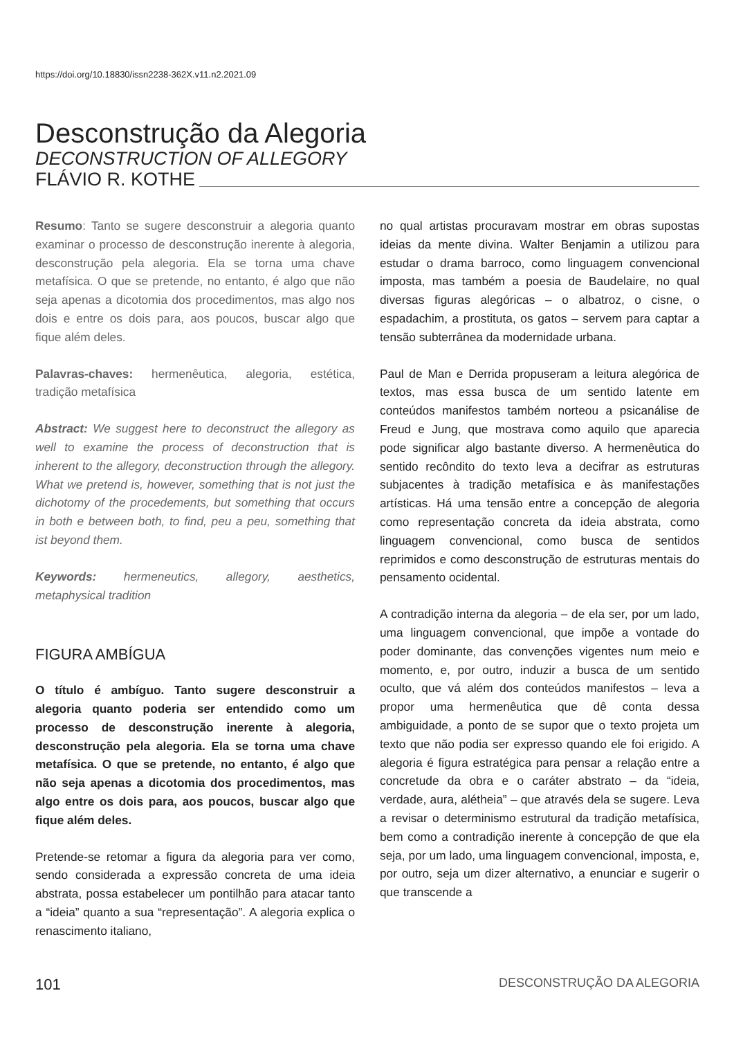https://doi.org/10.18830/issn2238-362X.v11.n2.2021.09
Desconstrução da Alegoria
DECONSTRUCTION OF ALLEGORY
FLÁVIO R. KOTHE
Resumo: Tanto se sugere desconstruir a alegoria quanto examinar o processo de desconstrução inerente à alegoria, desconstrução pela alegoria. Ela se torna uma chave metafísica. O que se pretende, no entanto, é algo que não seja apenas a dicotomia dos procedimentos, mas algo nos dois e entre os dois para, aos poucos, buscar algo que fique além deles.
Palavras-chaves: hermenêutica, alegoria, estética, tradição metafísica
Abstract: We suggest here to deconstruct the allegory as well to examine the process of deconstruction that is inherent to the allegory, deconstruction through the allegory. What we pretend is, however, something that is not just the dichotomy of the procedements, but something that occurs in both e between both, to find, peu a peu, something that ist beyond them.
Keywords: hermeneutics, allegory, aesthetics, metaphysical tradition
FIGURA AMBÍGUA
O título é ambíguo. Tanto sugere desconstruir a alegoria quanto poderia ser entendido como um processo de desconstrução inerente à alegoria, desconstrução pela alegoria. Ela se torna uma chave metafísica. O que se pretende, no entanto, é algo que não seja apenas a dicotomia dos procedimentos, mas algo entre os dois para, aos poucos, buscar algo que fique além deles.
Pretende-se retomar a figura da alegoria para ver como, sendo considerada a expressão concreta de uma ideia abstrata, possa estabelecer um pontilhão para atacar tanto a “ideia” quanto a sua “representação”. A alegoria explica o renascimento italiano,
no qual artistas procuravam mostrar em obras supostas ideias da mente divina. Walter Benjamin a utilizou para estudar o drama barroco, como linguagem convencional imposta, mas também a poesia de Baudelaire, no qual diversas figuras alegóricas – o albatroz, o cisne, o espadachim, a prostituta, os gatos – servem para captar a tensão subterrânea da modernidade urbana.
Paul de Man e Derrida propuseram a leitura alegórica de textos, mas essa busca de um sentido latente em conteúdos manifestos também norteou a psicanálise de Freud e Jung, que mostrava como aquilo que aparecia pode significar algo bastante diverso. A hermenêutica do sentido recôndito do texto leva a decifrar as estruturas subjacentes à tradição metafísica e às manifestações artísticas. Há uma tensão entre a concepção de alegoria como representação concreta da ideia abstrata, como linguagem convencional, como busca de sentidos reprimidos e como desconstrução de estruturas mentais do pensamento ocidental.
A contradição interna da alegoria – de ela ser, por um lado, uma linguagem convencional, que impõe a vontade do poder dominante, das convenções vigentes num meio e momento, e, por outro, induzir a busca de um sentido oculto, que vá além dos conteúdos manifestos – leva a propor uma hermenêutica que dê conta dessa ambiguidade, a ponto de se supor que o texto projeta um texto que não podia ser expresso quando ele foi erigido. A alegoria é figura estratégica para pensar a relação entre a concretude da obra e o caráter abstrato – da “ideia, verdade, aura, alétheia” – que através dela se sugere. Leva a revisar o determinismo estrutural da tradição metafísica, bem como a contradição inerente à concepção de que ela seja, por um lado, uma linguagem convencional, imposta, e, por outro, seja um dizer alternativo, a enunciar e sugerir o que transcende a
101 DESCONSTRUÇÃO DA ALEGORIA